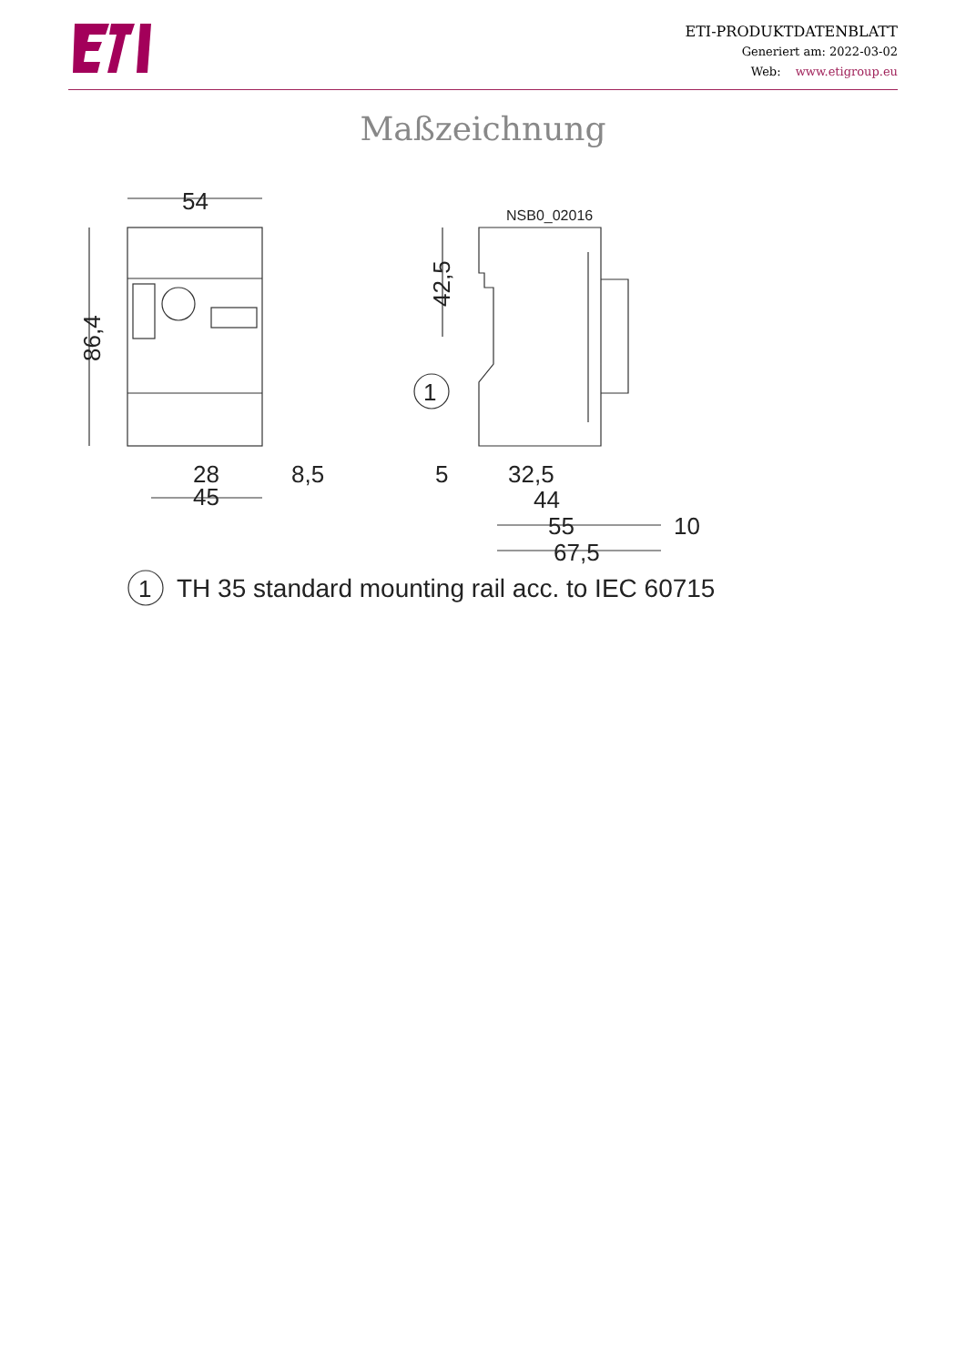ETI-PRODUKTDATENBLATT
Generiert am: 2022-03-02
Web: www.etigroup.eu
Maßzeichnung
54
86,4
28
8,5
45
42,5
1
5
32,5
44
55
10
67,5
1
TH 35 standard mounting rail acc. to IEC 60715
NSB0_02016